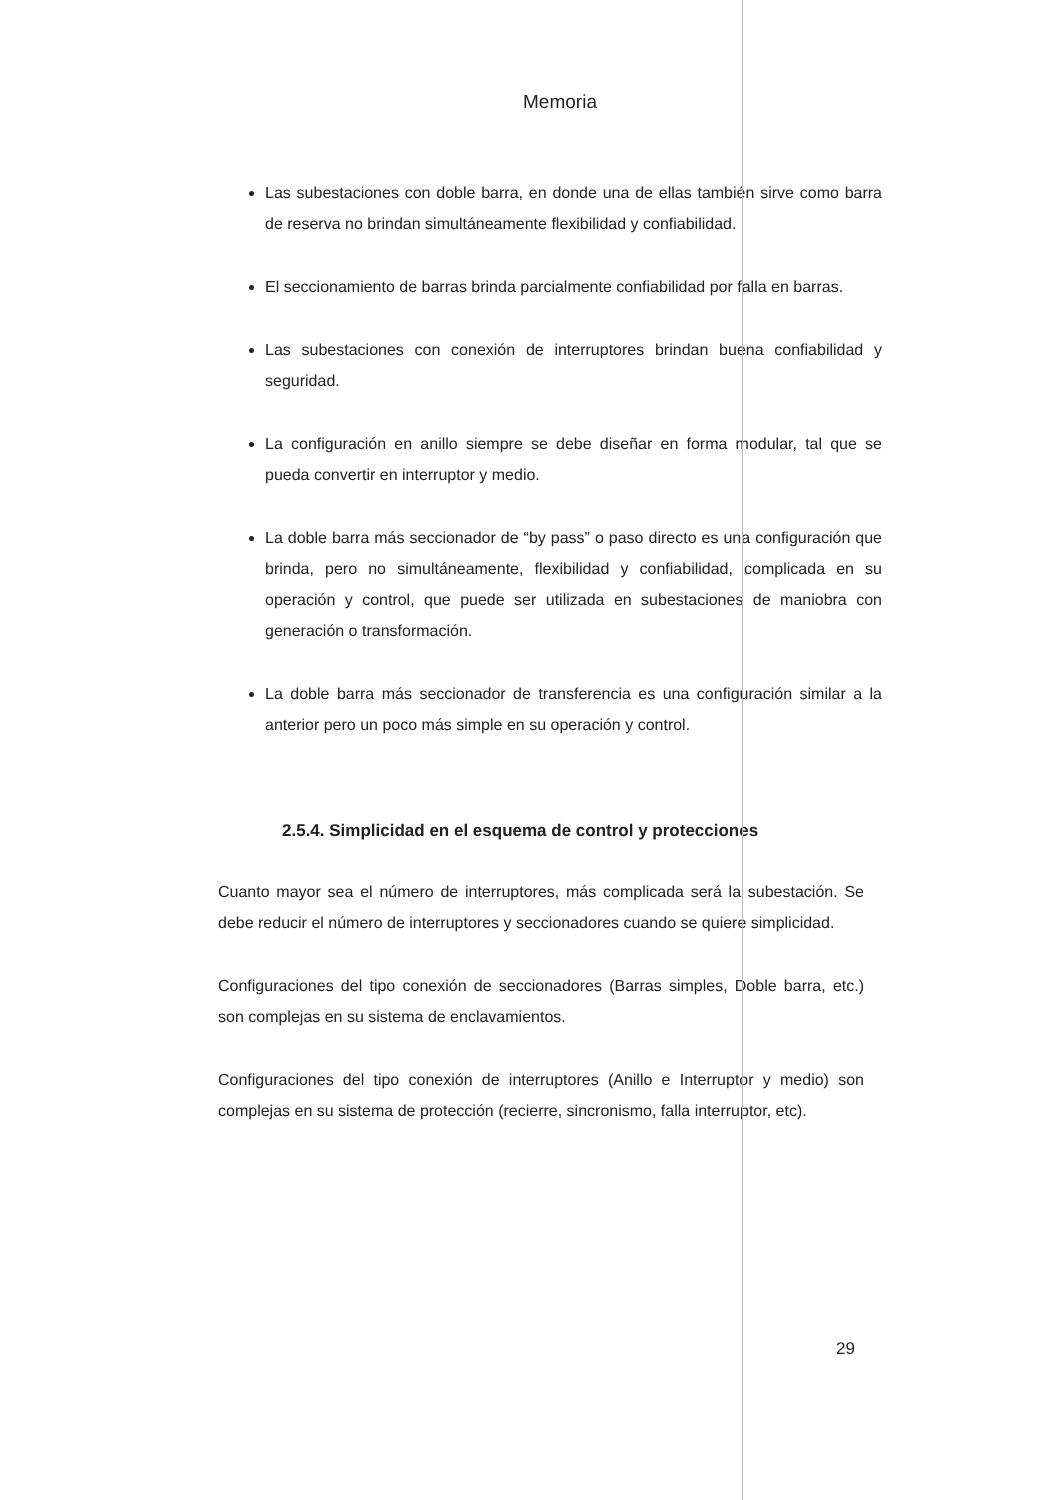Memoria
Las subestaciones con doble barra, en donde una de ellas también sirve como barra de reserva no brindan simultáneamente flexibilidad y confiabilidad.
El seccionamiento de barras brinda parcialmente confiabilidad por falla en barras.
Las subestaciones con conexión de interruptores brindan buena confiabilidad y seguridad.
La configuración en anillo siempre se debe diseñar en forma modular, tal que se pueda convertir en interruptor y medio.
La doble barra más seccionador de “by pass” o paso directo es una configuración que brinda, pero no simultáneamente, flexibilidad y confiabilidad, complicada en su operación y control, que puede ser utilizada en subestaciones de maniobra con generación o transformación.
La doble barra más seccionador de transferencia es una configuración similar a la anterior pero un poco más simple en su operación y control.
2.5.4. Simplicidad en el esquema de control y protecciones
Cuanto mayor sea el número de interruptores, más complicada será la subestación. Se debe reducir el número de interruptores y seccionadores cuando se quiere simplicidad.
Configuraciones del tipo conexión de seccionadores (Barras simples, Doble barra, etc.) son complejas en su sistema de enclavamientos.
Configuraciones del tipo conexión de interruptores (Anillo e Interruptor y medio) son complejas en su sistema de protección (recierre, sincronismo, falla interruptor, etc).
29